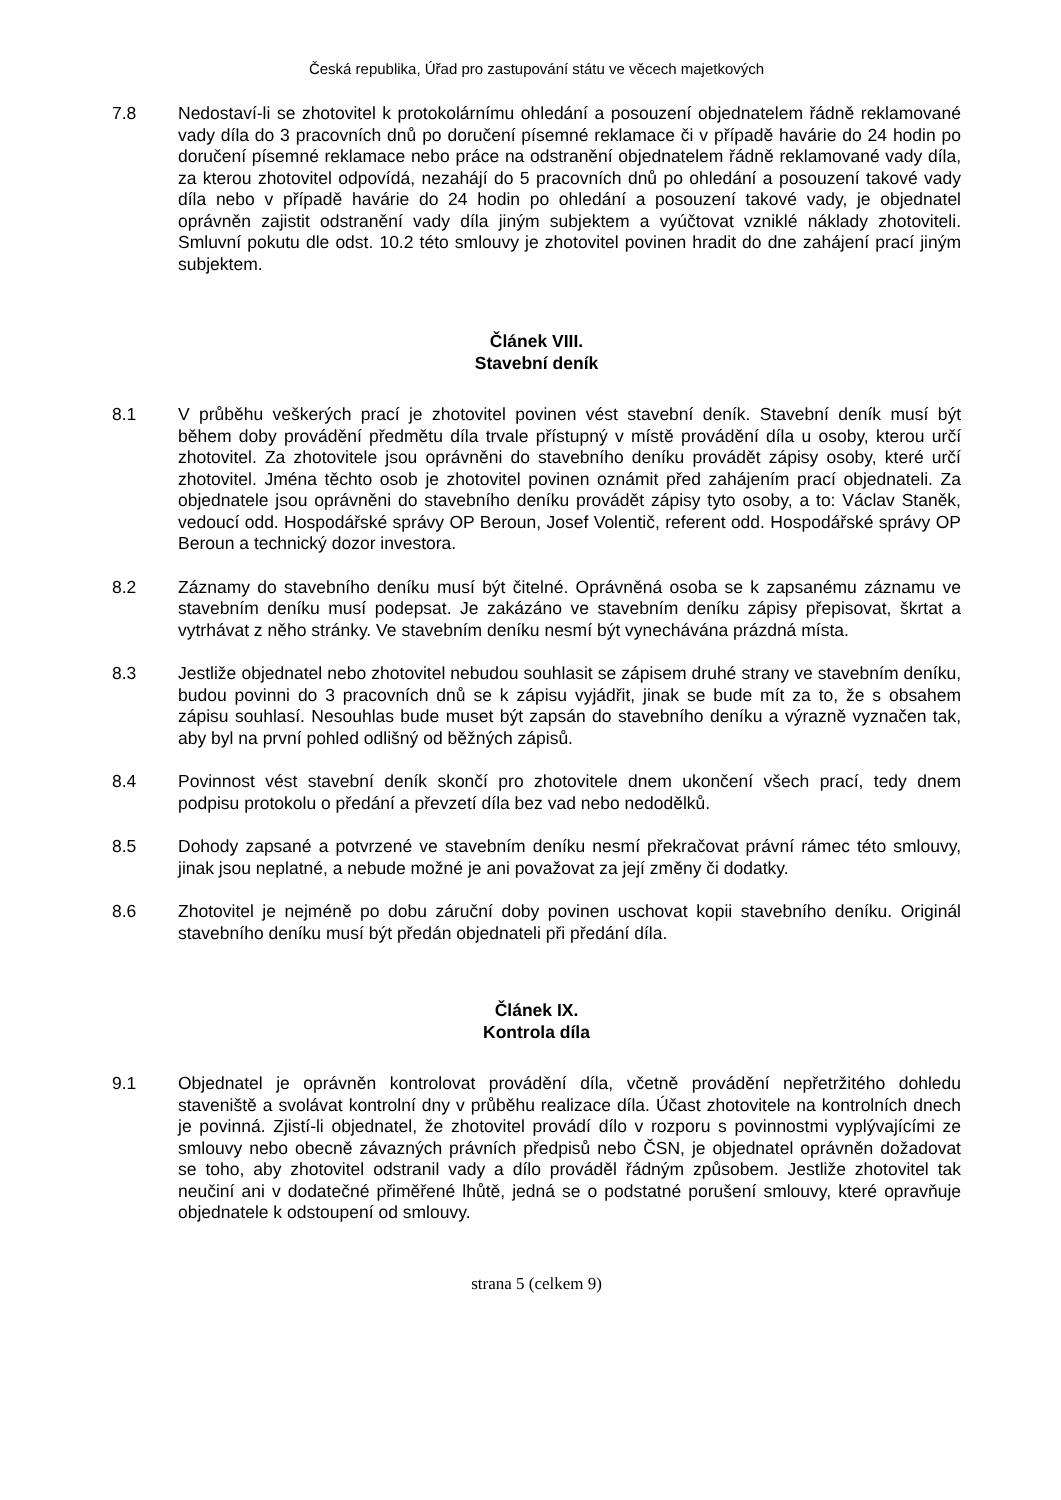Česká republika, Úřad pro zastupování státu ve věcech majetkových
7.8 Nedostaví-li se zhotovitel k protokolárnímu ohledání a posouzení objednatelem řádně reklamované vady díla do 3 pracovních dnů po doručení písemné reklamace či v případě havárie do 24 hodin po doručení písemné reklamace nebo práce na odstranění objednatelem řádně reklamované vady díla, za kterou zhotovitel odpovídá, nezahájí do 5 pracovních dnů po ohledání a posouzení takové vady díla nebo v případě havárie do 24 hodin po ohledání a posouzení takové vady, je objednatel oprávněn zajistit odstranění vady díla jiným subjektem a vyúčtovat vzniklé náklady zhotoviteli. Smluvní pokutu dle odst. 10.2 této smlouvy je zhotovitel povinen hradit do dne zahájení prací jiným subjektem.
Článek VIII.
Stavební deník
8.1 V průběhu veškerých prací je zhotovitel povinen vést stavební deník. Stavební deník musí být během doby provádění předmětu díla trvale přístupný v místě provádění díla u osoby, kterou určí zhotovitel. Za zhotovitele jsou oprávněni do stavebního deníku provádět zápisy osoby, které určí zhotovitel. Jména těchto osob je zhotovitel povinen oznámit před zahájením prací objednateli. Za objednatele jsou oprávněni do stavebního deníku provádět zápisy tyto osoby, a to: Václav Staněk, vedoucí odd. Hospodářské správy OP Beroun, Josef Volentič, referent odd. Hospodářské správy OP Beroun a technický dozor investora.
8.2 Záznamy do stavebního deníku musí být čitelné. Oprávněná osoba se k zapsanému záznamu ve stavebním deníku musí podepsat. Je zakázáno ve stavebním deníku zápisy přepisovat, škrtat a vytrhávat z něho stránky. Ve stavebním deníku nesmí být vynechávána prázdná místa.
8.3 Jestliže objednatel nebo zhotovitel nebudou souhlasit se zápisem druhé strany ve stavebním deníku, budou povinni do 3 pracovních dnů se k zápisu vyjádřit, jinak se bude mít za to, že s obsahem zápisu souhlasí. Nesouhlas bude muset být zapsán do stavebního deníku a výrazně vyznačen tak, aby byl na první pohled odlišný od běžných zápisů.
8.4 Povinnost vést stavební deník skončí pro zhotovitele dnem ukončení všech prací, tedy dnem podpisu protokolu o předání a převzetí díla bez vad nebo nedodělků.
8.5 Dohody zapsané a potvrzené ve stavebním deníku nesmí překračovat právní rámec této smlouvy, jinak jsou neplatné, a nebude možné je ani považovat za její změny či dodatky.
8.6 Zhotovitel je nejméně po dobu záruční doby povinen uschovat kopii stavebního deníku. Originál stavebního deníku musí být předán objednateli při předání díla.
Článek IX.
Kontrola díla
9.1 Objednatel je oprávněn kontrolovat provádění díla, včetně provádění nepřetržitého dohledu staveniště a svolávat kontrolní dny v průběhu realizace díla. Účast zhotovitele na kontrolních dnech je povinná. Zjistí-li objednatel, že zhotovitel provádí dílo v rozporu s povinnostmi vyplývajícími ze smlouvy nebo obecně závazných právních předpisů nebo ČSN, je objednatel oprávněn dožadovat se toho, aby zhotovitel odstranil vady a dílo prováděl řádným způsobem. Jestliže zhotovitel tak neučiní ani v dodatečné přiměřené lhůtě, jedná se o podstatné porušení smlouvy, které opravňuje objednatele k odstoupení od smlouvy.
strana 5 (celkem 9)